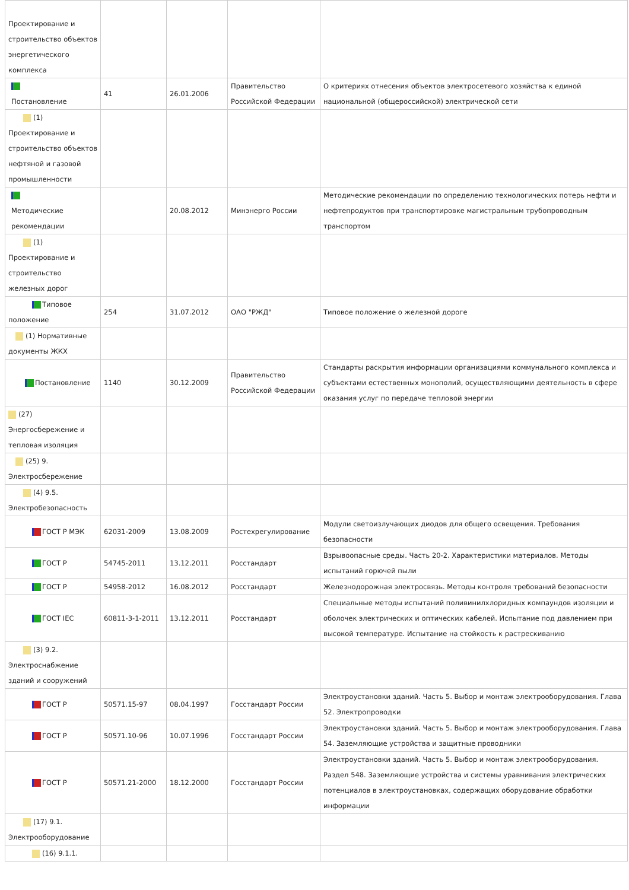| Проектирование и строительство объектов энергетического комплекса | | | | |
| Постановление | 41 | 26.01.2006 | Правительство Российской Федерации | О критериях отнесения объектов электросетевого хозяйства к единой национальной (общероссийской) электрической сети |
| (1) Проектирование и строительство объектов нефтяной и газовой промышленности | | | | |
| Методические рекомендации | | 20.08.2012 | Минэнерго России | Методические рекомендации по определению технологических потерь нефти и нефтепродуктов при транспортировке магистральным трубопроводным транспортом |
| (1) Проектирование и строительство железных дорог | | | | |
| Типовое положение | 254 | 31.07.2012 | ОАО "РЖД" | Типовое положение о железной дороге |
| (1) Нормативные документы ЖКХ | | | | |
| Постановление | 1140 | 30.12.2009 | Правительство Российской Федерации | Стандарты раскрытия информации организациями коммунального комплекса и субъектами естественных монополий, осуществляющими деятельность в сфере оказания услуг по передаче тепловой энергии |
| (27) Энергосбережение и тепловая изоляция | | | | |
| (25) 9. Электросбережение | | | | |
| (4) 9.5. Электробезопасность | | | | |
| ГОСТ Р МЭК | 62031-2009 | 13.08.2009 | Ростехрегулирование | Модули светоизлучающих диодов для общего освещения. Требования безопасности |
| ГОСТ Р | 54745-2011 | 13.12.2011 | Росстандарт | Взрывоопасные среды. Часть 20-2. Характеристики материалов. Методы испытаний горючей пыли |
| ГОСТ Р | 54958-2012 | 16.08.2012 | Росстандарт | Железнодорожная электросвязь. Методы контроля требований безопасности |
| ГОСТ IEC | 60811-3-1-2011 | 13.12.2011 | Росстандарт | Специальные методы испытаний поливинилхлоридных компаундов изоляции и оболочек электрических и оптических кабелей. Испытание под давлением при высокой температуре. Испытание на стойкость к растрескиванию |
| (3) 9.2. Электроснабжение зданий и сооружений | | | | |
| ГОСТ Р | 50571.15-97 | 08.04.1997 | Госстандарт России | Электроустановки зданий. Часть 5. Выбор и монтаж электрооборудования. Глава 52. Электропроводки |
| ГОСТ Р | 50571.10-96 | 10.07.1996 | Госстандарт России | Электроустановки зданий. Часть 5. Выбор и монтаж электрооборудования. Глава 54. Заземляющие устройства и защитные проводники |
| ГОСТ Р | 50571.21-2000 | 18.12.2000 | Госстандарт России | Электроустановки зданий. Часть 5. Выбор и монтаж электрооборудования. Раздел 548. Заземляющие устройства и системы уравнивания электрических потенциалов в электроустановках, содержащих оборудование обработки информации |
| (17) 9.1. Электрооборудование | | | | |
| (16) 9.1.1. | | | | |